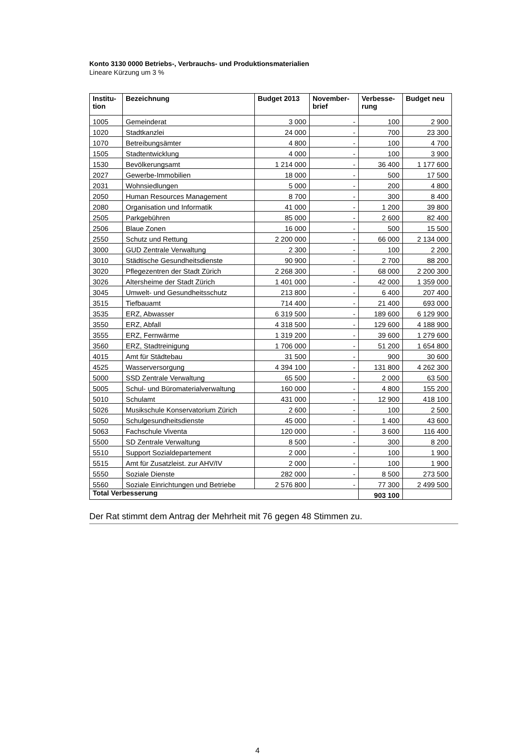Konto 3130 0000 Betriebs-, Verbrauchs- und Produktionsmaterialien
Lineare Kürzung um 3 %
| Institu- tion | Bezeichnung | Budget 2013 | November- brief | Verbesse- rung | Budget neu |
| --- | --- | --- | --- | --- | --- |
| 1005 | Gemeinderat | 3 000 | - | 100 | 2 900 |
| 1020 | Stadtkanzlei | 24 000 | - | 700 | 23 300 |
| 1070 | Betreibungsämter | 4 800 | - | 100 | 4 700 |
| 1505 | Stadtentwicklung | 4 000 | - | 100 | 3 900 |
| 1530 | Bevölkerungsamt | 1 214 000 | - | 36 400 | 1 177 600 |
| 2027 | Gewerbe-Immobilien | 18 000 | - | 500 | 17 500 |
| 2031 | Wohnsiedlungen | 5 000 | - | 200 | 4 800 |
| 2050 | Human Resources Management | 8 700 | - | 300 | 8 400 |
| 2080 | Organisation und Informatik | 41 000 | - | 1 200 | 39 800 |
| 2505 | Parkgebühren | 85 000 | - | 2 600 | 82 400 |
| 2506 | Blaue Zonen | 16 000 | - | 500 | 15 500 |
| 2550 | Schutz und Rettung | 2 200 000 | - | 66 000 | 2 134 000 |
| 3000 | GUD Zentrale Verwaltung | 2 300 | - | 100 | 2 200 |
| 3010 | Städtische Gesundheitsdienste | 90 900 | - | 2 700 | 88 200 |
| 3020 | Pflegezentren der Stadt Zürich | 2 268 300 | - | 68 000 | 2 200 300 |
| 3026 | Altersheime der Stadt Zürich | 1 401 000 | - | 42 000 | 1 359 000 |
| 3045 | Umwelt- und Gesundheitsschutz | 213 800 | - | 6 400 | 207 400 |
| 3515 | Tiefbauamt | 714 400 | - | 21 400 | 693 000 |
| 3535 | ERZ, Abwasser | 6 319 500 | - | 189 600 | 6 129 900 |
| 3550 | ERZ, Abfall | 4 318 500 | - | 129 600 | 4 188 900 |
| 3555 | ERZ, Fernwärme | 1 319 200 | - | 39 600 | 1 279 600 |
| 3560 | ERZ, Stadtreinigung | 1 706 000 | - | 51 200 | 1 654 800 |
| 4015 | Amt für Städtebau | 31 500 | - | 900 | 30 600 |
| 4525 | Wasserversorgung | 4 394 100 | - | 131 800 | 4 262 300 |
| 5000 | SSD Zentrale Verwaltung | 65 500 | - | 2 000 | 63 500 |
| 5005 | Schul- und Büromaterialverwaltung | 160 000 | - | 4 800 | 155 200 |
| 5010 | Schulamt | 431 000 | - | 12 900 | 418 100 |
| 5026 | Musikschule Konservatorium Zürich | 2 600 | - | 100 | 2 500 |
| 5050 | Schulgesundheitsdienste | 45 000 | - | 1 400 | 43 600 |
| 5063 | Fachschule Viventa | 120 000 | - | 3 600 | 116 400 |
| 5500 | SD Zentrale Verwaltung | 8 500 | - | 300 | 8 200 |
| 5510 | Support Sozialdepartement | 2 000 | - | 100 | 1 900 |
| 5515 | Amt für Zusatzleist. zur AHV/IV | 2 000 | - | 100 | 1 900 |
| 5550 | Soziale Dienste | 282 000 | - | 8 500 | 273 500 |
| 5560 | Soziale Einrichtungen und Betriebe | 2 576 800 | - | 77 300 | 2 499 500 |
| Total Verbesserung | | | | 903 100 | |
Der Rat stimmt dem Antrag der Mehrheit mit 76 gegen 48 Stimmen zu.
4